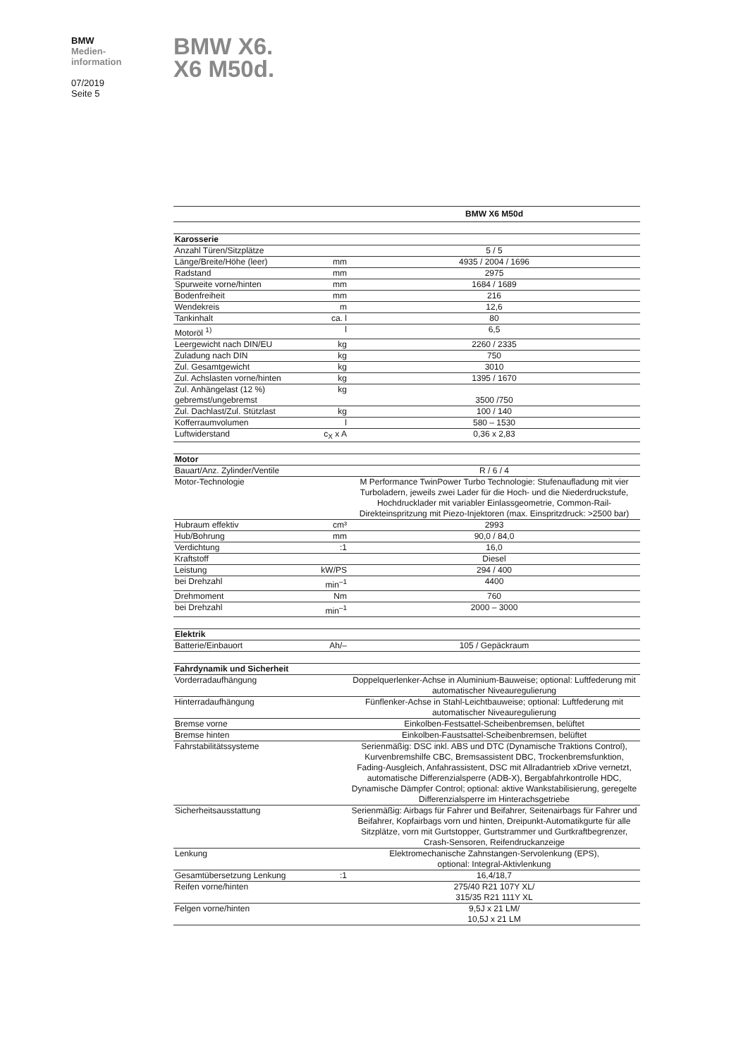BMW
Medien-
information
07/2019
Seite 5
BMW X6.
X6 M50d.
| | | BMW X6 M50d |
| Karosserie | | |
| Anzahl Türen/Sitzplätze | | 5 / 5 |
| Länge/Breite/Höhe (leer) | mm | 4935 / 2004 / 1696 |
| Radstand | mm | 2975 |
| Spurweite vorne/hinten | mm | 1684 / 1689 |
| Bodenfreiheit | mm | 216 |
| Wendekreis | m | 12,6 |
| Tankinhalt | ca. l | 80 |
| Motoröl <sup>1)</sup> | l | 6,5 |
| Leergewicht nach DIN/EU | kg | 2260 / 2335 |
| Zuladung nach DIN | kg | 750 |
| Zul. Gesamtgewicht | kg | 3010 |
| Zul. Achslasten vorne/hinten | kg | 1395 / 1670 |
| Zul. Anhängelast (12 %) gebremst/ungebremst | kg | 3500 /750 |
| Zul. Dachlast/Zul. Stützlast | kg | 100 / 140 |
| Kofferraumvolumen | l | 580 – 1530 |
| Luftwiderstand | c<sub>X</sub> x A | 0,36 x 2,83 |
| Motor | | |
| Bauart/Anz. Zylinder/Ventile | | R / 6 / 4 |
| Motor-Technologie | | M Performance TwinPower Turbo Technologie: Stufenaufladung mit vier Turboladern, jeweils zwei Lader für die Hoch- und die Niederdruckstufe, Hochdrucklader mit variabler Einlassgeometrie, Common-Rail-Direkteinspritzung mit Piezo-Injektoren (max. Einspritzdruck: >2500 bar) |
| Hubraum effektiv | cm³ | 2993 |
| Hub/Bohrung | mm | 90,0 / 84,0 |
| Verdichtung | :1 | 16,0 |
| Kraftstoff | | Diesel |
| Leistung | kW/PS | 294 / 400 |
| bei Drehzahl | min<sup>–1</sup> | 4400 |
| Drehmoment | Nm | 760 |
| bei Drehzahl | min<sup>–1</sup> | 2000 – 3000 |
| Elektrik | | |
| Batterie/Einbauort | Ah/– | 105 / Gepäckraum |
| Fahrdynamik und Sicherheit | | |
| Vorderradaufhängung | | Doppelquerlenker-Achse in Aluminium-Bauweise; optional: Luftfederung mit automatischer Niveauregulierung |
| Hinterradaufhängung | | Fünflenker-Achse in Stahl-Leichtbauweise; optional: Luftfederung mit automatischer Niveauregulierung |
| Bremse vorne | | Einkolben-Festsattel-Scheibenbremsen, belüftet |
| Bremse hinten | | Einkolben-Faustsattel-Scheibenbremsen, belüftet |
| Fahrstabilitätssysteme | | Serienmäßig: DSC inkl. ABS und DTC (Dynamische Traktions Control), Kurvenbremshilfe CBC, Bremsassistent DBC, Trockenbremsfunktion, Fading-Ausgleich, Anfahrassistent, DSC mit Allradantrieb xDrive vernetzt, automatische Differenzialsperre (ADB-X), Bergabfahrkontrolle HDC, Dynamische Dämpfer Control; optional: aktive Wankstabilisierung, geregelte Differenzialsperre im Hinterachsgetriebe |
| Sicherheitsausstattung | | Serienmäßig: Airbags für Fahrer und Beifahrer, Seitenairbags für Fahrer und Beifahrer, Kopfairbags vorn und hinten, Dreipunkt-Automatikgurte für alle Sitzplätze, vorn mit Gurtstopper, Gurtstrammer und Gurtkraftbegrenzer, Crash-Sensoren, Reifendruckanzeige |
| Lenkung | | Elektromechanische Zahnstangen-Servolenkung (EPS), optional: Integral-Aktivlenkung |
| Gesamtübersetzung Lenkung | :1 | 16,4/18,7 |
| Reifen vorne/hinten | | 275/40 R21 107Y XL/ 315/35 R21 111Y XL |
| Felgen vorne/hinten | | 9,5J x 21 LM/ 10,5J x 21 LM |